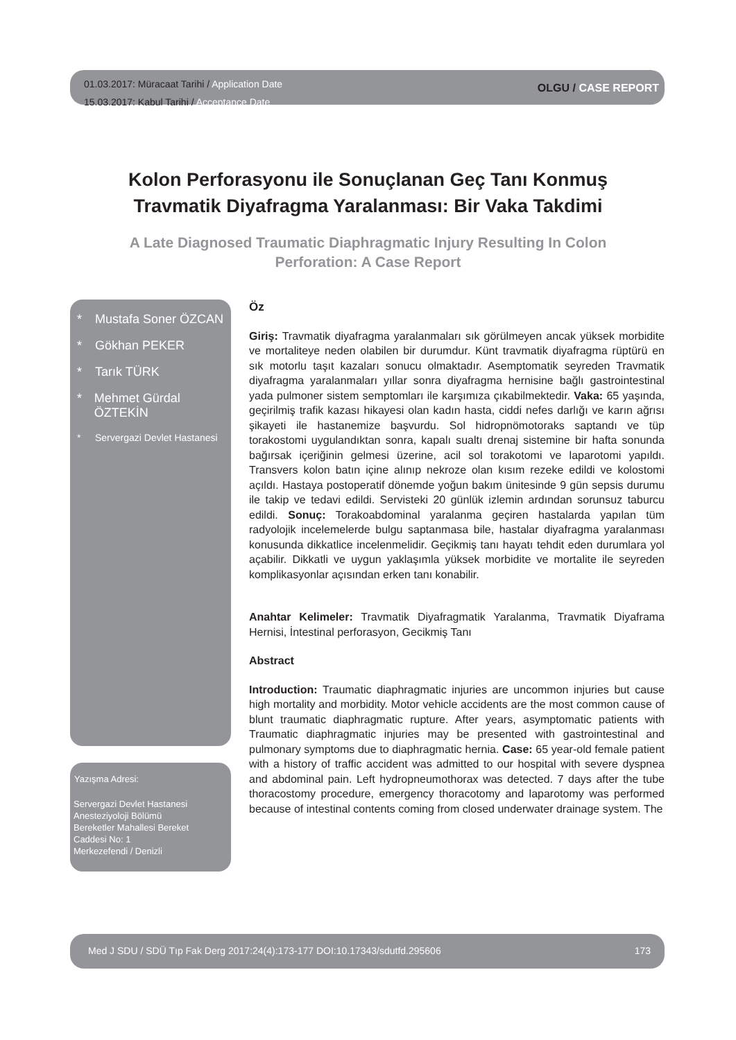01.03.2017: Müracaat Tarihi / Application Date
15.03.2017: Kabul Tarihi / Acceptance Date
OLGU / CASE REPORT
Kolon Perforasyonu ile Sonuçlanan Geç Tanı Konmuş
Travmatik Diyafragma Yaralanması: Bir Vaka Takdimi
A Late Diagnosed Traumatic Diaphragmatic Injury Resulting In Colon
Perforation: A Case Report
* Mustafa Soner ÖZCAN
* Gökhan PEKER
* Tarık TÜRK
* Mehmet Gürdal ÖZTEKİN
* Servergazi Devlet Hastanesi
Yazışma Adresi:
Servergazi Devlet Hastanesi
Anesteziyoloji Bölümü
Bereketler Mahallesi Bereket
Caddesi No: 1
Merkezefendi / Denizli
Öz
Giriş: Travmatik diyafragma yaralanmaları sık görülmeyen ancak yüksek morbidite ve mortaliteye neden olabilen bir durumdur. Künt travmatik diyafragma rüptürü en sık motorlu taşıt kazaları sonucu olmaktadır. Asemptomatik seyreden Travmatik diyafragma yaralanmaları yıllar sonra diyafragma hernisine bağlı gastrointestinal yada pulmoner sistem semptomları ile karşımıza çıkabilmektedir. Vaka: 65 yaşında, geçirilmiş trafik kazası hikayesi olan kadın hasta, ciddi nefes darlığı ve karın ağrısı şikayeti ile hastanemize başvurdu. Sol hidropnömotoraks saptandı ve tüp torakostomi uygulandıktan sonra, kapalı sualtı drenaj sistemine bir hafta sonunda bağırsak içeriğinin gelmesi üzerine, acil sol torakotomi ve laparotomi yapıldı. Transvers kolon batın içine alınıp nekroze olan kısım rezeke edildi ve kolostomi açıldı. Hastaya postoperatif dönemde yoğun bakım ünitesinde 9 gün sepsis durumu ile takip ve tedavi edildi. Servisteki 20 günlük izlemin ardından sorunsuz taburcu edildi. Sonuç: Torakoabdominal yaralanma geçiren hastalarda yapılan tüm radyolojik incelemelerde bulgu saptanmasa bile, hastalar diyafragma yaralanması konusunda dikkatlice incelenmelidir. Geçikmiş tanı hayatı tehdit eden durumlara yol açabilir. Dikkatli ve uygun yaklaşımla yüksek morbidite ve mortalite ile seyreden komplikasyonlar açısından erken tanı konabilir.
Anahtar Kelimeler: Travmatik Diyafragmatik Yaralanma, Travmatik Diyaframa Hernisi, İntestinal perforasyon, Gecikmiş Tanı
Abstract
Introduction: Traumatic diaphragmatic injuries are uncommon injuries but cause high mortality and morbidity. Motor vehicle accidents are the most common cause of blunt traumatic diaphragmatic rupture. After years, asymptomatic patients with Traumatic diaphragmatic injuries may be presented with gastrointestinal and pulmonary symptoms due to diaphragmatic hernia. Case: 65 year-old female patient with a history of traffic accident was admitted to our hospital with severe dyspnea and abdominal pain. Left hydropneumothorax was detected. 7 days after the tube thoracostomy procedure, emergency thoracotomy and laparotomy was performed because of intestinal contents coming from closed underwater drainage system. The
Med J SDU / SDÜ Tıp Fak Derg 2017:24(4):173-177 DOI:10.17343/sdutfd.295606 173